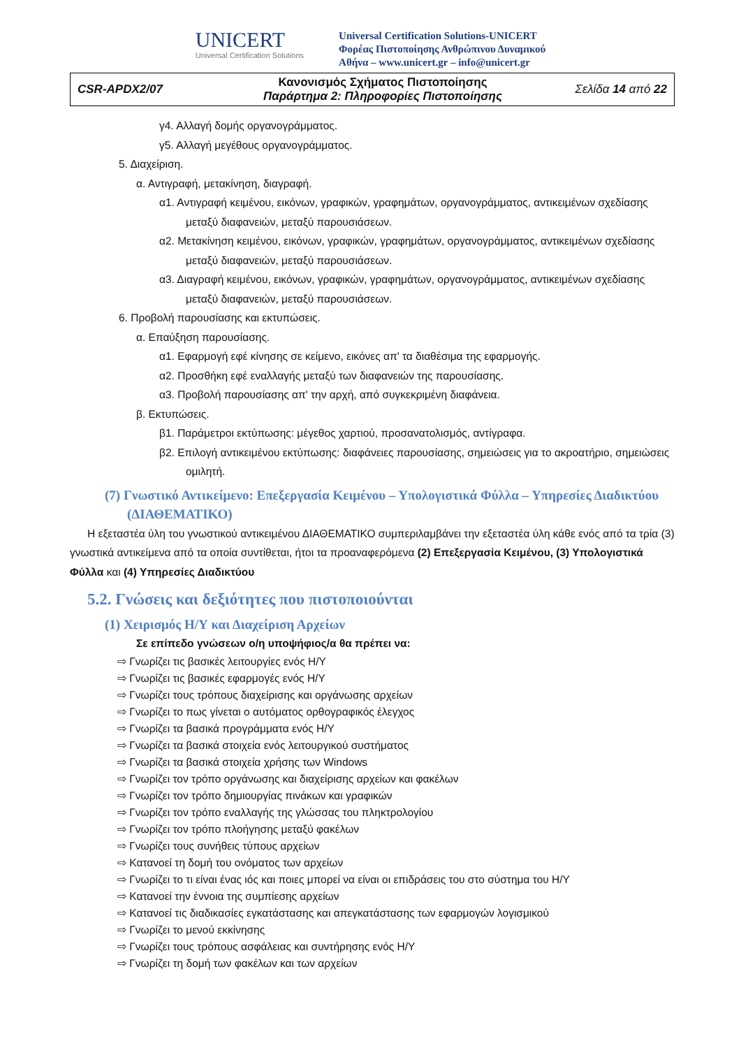UNICERT
Universal Certification Solutions
Universal Certification Solutions-UNICERT
Φορέας Πιστοποίησης Ανθρώπινου Δυναμικού
Αθήνα – www.unicert.gr – info@unicert.gr
| CSR-APDX2/07 | Κανονισμός Σχήματος Πιστοποίησης Παράρτημα 2: Πληροφορίες Πιστοποίησης | Σελίδα 14 από 22 |
γ4. Αλλαγή δομής οργανογράμματος.
γ5. Αλλαγή μεγέθους οργανογράμματος.
5. Διαχείριση.
α. Αντιγραφή, μετακίνηση, διαγραφή.
α1. Αντιγραφή κειμένου, εικόνων, γραφικών, γραφημάτων, οργανογράμματος, αντικειμένων σχεδίασης μεταξύ διαφανειών, μεταξύ παρουσιάσεων.
α2. Μετακίνηση κειμένου, εικόνων, γραφικών, γραφημάτων, οργανογράμματος, αντικειμένων σχεδίασης μεταξύ διαφανειών, μεταξύ παρουσιάσεων.
α3. Διαγραφή κειμένου, εικόνων, γραφικών, γραφημάτων, οργανογράμματος, αντικειμένων σχεδίασης μεταξύ διαφανειών, μεταξύ παρουσιάσεων.
6. Προβολή παρουσίασης και εκτυπώσεις.
α. Επαύξηση παρουσίασης.
α1. Εφαρμογή εφέ κίνησης σε κείμενο, εικόνες απ' τα διαθέσιμα της εφαρμογής.
α2. Προσθήκη εφέ εναλλαγής μεταξύ των διαφανειών της παρουσίασης.
α3. Προβολή παρουσίασης απ' την αρχή, από συγκεκριμένη διαφάνεια.
β. Εκτυπώσεις.
β1. Παράμετροι εκτύπωσης: μέγεθος χαρτιού, προσανατολισμός, αντίγραφα.
β2. Επιλογή αντικειμένου εκτύπωσης: διαφάνειες παρουσίασης, σημειώσεις για το ακροατήριο, σημειώσεις ομιλητή.
(7) Γνωστικό Αντικείμενο: Επεξεργασία Κειμένου – Υπολογιστικά Φύλλα – Υπηρεσίες Διαδικτύου (ΔΙΑΘΕΜΑΤΙΚΟ)
Η εξεταστέα ύλη του γνωστικού αντικειμένου ΔΙΑΘΕΜΑΤΙΚΟ συμπεριλαμβάνει την εξεταστέα ύλη κάθε ενός από τα τρία (3) γνωστικά αντικείμενα από τα οποία συντίθεται, ήτοι τα προαναφερόμενα (2) Επεξεργασία Κειμένου, (3) Υπολογιστικά Φύλλα και (4) Υπηρεσίες Διαδικτύου
5.2. Γνώσεις και δεξιότητες που πιστοποιούνται
(1) Χειρισμός Η/Υ και Διαχείριση Αρχείων
Σε επίπεδο γνώσεων ο/η υποψήφιος/α θα πρέπει να:
⇨ Γνωρίζει τις βασικές λειτουργίες ενός Η/Υ
⇨ Γνωρίζει τις βασικές εφαρμογές ενός Η/Υ
⇨ Γνωρίζει τους τρόπους διαχείρισης και οργάνωσης αρχείων
⇨ Γνωρίζει το πως γίνεται ο αυτόματος ορθογραφικός έλεγχος
⇨ Γνωρίζει τα βασικά προγράμματα ενός Η/Υ
⇨ Γνωρίζει τα βασικά στοιχεία ενός λειτουργικού συστήματος
⇨ Γνωρίζει τα βασικά στοιχεία χρήσης των Windows
⇨ Γνωρίζει τον τρόπο οργάνωσης και διαχείρισης αρχείων και φακέλων
⇨ Γνωρίζει τον τρόπο δημιουργίας πινάκων και γραφικών
⇨ Γνωρίζει τον τρόπο εναλλαγής της γλώσσας του πληκτρολογίου
⇨ Γνωρίζει τον τρόπο πλοήγησης μεταξύ φακέλων
⇨ Γνωρίζει τους συνήθεις τύπους αρχείων
⇨ Κατανοεί τη δομή του ονόματος των αρχείων
⇨ Γνωρίζει το τι είναι ένας ιός και ποιες μπορεί να είναι οι επιδράσεις του στο σύστημα του Η/Υ
⇨ Κατανοεί την έννοια της συμπίεσης αρχείων
⇨ Κατανοεί τις διαδικασίες εγκατάστασης και απεγκατάστασης των εφαρμογών λογισμικού
⇨ Γνωρίζει το μενού εκκίνησης
⇨ Γνωρίζει τους τρόπους ασφάλειας και συντήρησης ενός Η/Υ
⇨ Γνωρίζει τη δομή των φακέλων και των αρχείων